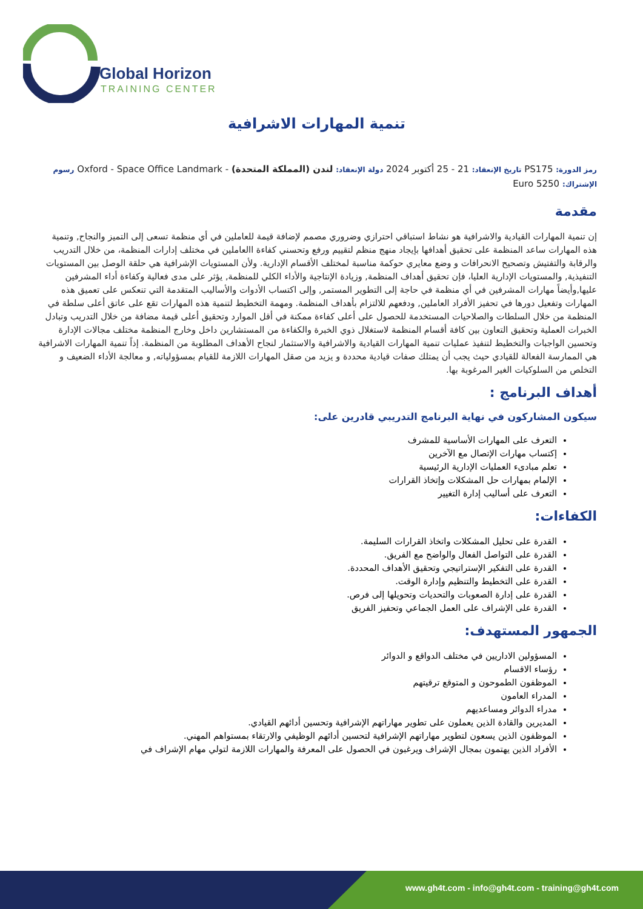Global Horizon
TRAINING CENTER
تنمية المهارات الاشرافية
رمز الدورة: PS175 تاريخ الإنعقاد: 21 - 25 أكتوبر 2024 دولة الإنعقاد: لندن (المملكة المتحدة) - Oxford - Space Office Landmark رسوم الإشتراك: 5250 Euro
مقدمة
إن تنمية المهارات القيادية والاشرافية هو نشاط استباقي احترازي وضروري مصمم لإضافة قيمة للعاملين في أي منظمة تسعى إلى التميز والنجاح, وتنمية هذه المهارات ساعد المنظمة على تحقيق أهدافها بإيجاد منهج منظم لتقييم ورفع وتحسني كفاءة االعاملين في مختلف إدارات المنظمة، من خلال التدريب والرقابة والتفتيش وتصحيح الانحرافات و وضع معايري حوكمة مناسبة لمختلف الأقسام الإدارية. ولأن المستويات الإشرافية هي حلقة الوصل بين المستويات التنفيذية, والمستويات الإدارية العليا، فإن تحقيق أهداف المنظمة, وزيادة الإنتاجية والأداء الكلي للمنظمة, يؤثر على مدى فعالية وكفاءة أداء المشرفين عليها,وأيضاً مهارات المشرفين في أي منظمة في حاجة إلى التطوير المستمر, وإلى اكتساب الأدوات والأساليب المتقدمة التي تنعكس على تعميق هذه المهارات وتفعيل دورها في تحفيز الأفراد العاملين, ودفعهم للالتزام بأهداف المنظمة. ومهمة التخطيط لتنمية هذه المهارات تقع على عاتق أعلى سلطة في المنظمة من خلال السلطات والصلاحيات المستخدمة للحصول على أعلى كفاءة ممكنة في أقل الموارد وتحقيق أعلى قيمة مضافة من خلال التدريب وتبادل الخبرات العملية وتحقيق التعاون بين كافة أقسام المنظمة لاستغلال ذوي الخبرة والكفاءة من المستشارين داخل وخارج المنظمة مختلف مجالات الإدارة وتحسين الواجبات والتخطيط لتنفيذ عمليات تنمية المهارات القيادية والاشرافية والاستثمار لنجاح الأهداف المطلوبة من المنظمة. إذاً تنمية المهارات الاشرافية هي الممارسة الفعالة للقيادي حيث يجب أن يمتلك صفات قيادية محددة و يزيد من صقل المهارات اللازمة للقيام بمسؤولياته, و معالجة الأداء الضعيف و التخلص من السلوكيات الغير المرغوبة بها.
أهداف البرنامج :
سيكون المشاركون في نهاية البرنامج التدريبي قادرين على:
التعرف على المهارات الأساسية للمشرف
إكتساب مهارات الإتصال مع الآخرين
تعلم مبادىء العمليات الإدارية الرئيسية
الإلمام بمهارات حل المشكلات وإتخاذ القرارات
التعرف على أساليب إدارة التغيير
الكفاءات:
القدرة على تحليل المشكلات واتخاذ القرارات السليمة.
القدرة على التواصل الفعال والواضح مع الفريق.
القدرة على التفكير الإستراتيجي وتحقيق الأهداف المحددة.
القدرة على التخطيط والتنظيم وإدارة الوقت.
القدرة على إدارة الصعوبات والتحديات وتحويلها إلى فرص.
القدرة على الإشراف على العمل الجماعي وتحفيز الفريق
الجمهور المستهدف:
المسؤولين الاداريين في مختلف الدواقع و الدوائر
رؤساء الاقسام
الموظفون الطموحون و المتوقع ترقيتهم
المدراء العامون
مدراء الدوائر ومساعديهم
المديرين والقادة الذين يعملون على تطوير مهاراتهم الإشرافية وتحسين أدائهم القيادي.
الموظفون الذين يسعون لتطوير مهاراتهم الإشرافية لتحسين أدائهم الوظيفي والارتقاء بمستواهم المهني.
الأفراد الذين يهتمون بمجال الإشراف ويرغبون في الحصول على المعرفة والمهارات اللازمة لتولي مهام الإشراف في
www.gh4t.com - info@gh4t.com - training@gh4t.com